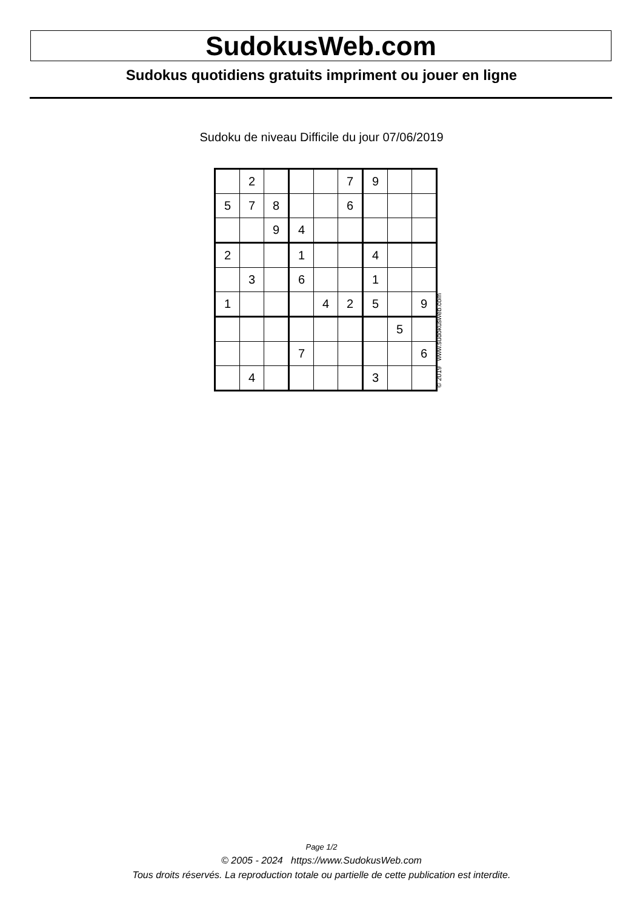SudokusWeb.com
Sudokus quotidiens gratuits impriment ou jouer en ligne
Sudoku de niveau Difficile du jour 07/06/2019
| | 2 | | | | 7 | 9 | | |
| 5 | 7 | 8 | | | 6 | | | |
| | | 9 | 4 | | | | | |
| 2 | | | 1 | | | 4 | | |
| | 3 | | 6 | | | 1 | | |
| 1 | | | | 4 | 2 | 5 | | 9 |
| | | | | | | | 5 | |
| | | | 7 | | | | | 6 |
| | 4 | | | | | 3 | | |
© 2019 www.sudokusweb.com
Page 1/2
© 2005 - 2024 https://www.SudokusWeb.com
Tous droits réservés. La reproduction totale ou partielle de cette publication est interdite.